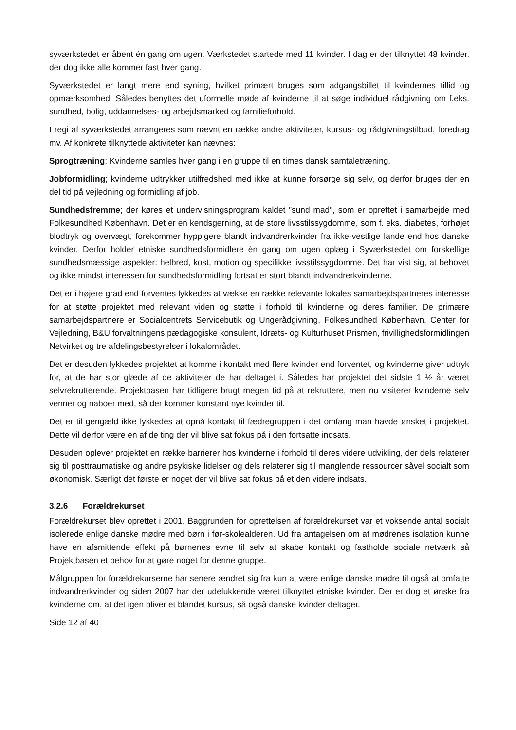syværkstedet er åbent én gang om ugen. Værkstedet startede med 11 kvinder. I dag er der tilknyttet 48 kvinder, der dog ikke alle kommer fast hver gang.
Syværkstedet er langt mere end syning, hvilket primært bruges som adgangsbillet til kvindernes tillid og opmærksomhed. Således benyttes det uformelle møde af kvinderne til at søge individuel rådgivning om f.eks. sundhed, bolig, uddannelses- og arbejdsmarked og familieforhold.
I regi af syværkstedet arrangeres som nævnt en række andre aktiviteter, kursus- og rådgivningstilbud, foredrag mv. Af konkrete tilknyttede aktiviteter kan nævnes:
Sprogtræning; Kvinderne samles hver gang i en gruppe til en times dansk samtaletræning.
Jobformidling; kvinderne udtrykker utilfredshed med ikke at kunne forsørge sig selv, og derfor bruges der en del tid på vejledning og formidling af job.
Sundhedsfremme; der køres et undervisningsprogram kaldet ”sund mad”, som er oprettet i samarbejde med Folkesundhed København. Det er en kendsgerning, at de store livsstilssygdomme, som f. eks. diabetes, forhøjet blodtryk og overvægt, forekommer hyppigere blandt indvandrerkvinder fra ikke-vestlige lande end hos danske kvinder. Derfor holder etniske sundhedsformidlere én gang om ugen oplæg i Syværkstedet om forskellige sundhedsmæssige aspekter: helbred, kost, motion og specifikke livsstilssygdomme. Det har vist sig, at behovet og ikke mindst interessen for sundhedsformidling fortsat er stort blandt indvandrerkvinderne.
Det er i højere grad end forventes lykkedes at vække en række relevante lokales samarbejdspartneres interesse for at støtte projektet med relevant viden og støtte i forhold til kvinderne og deres familier. De primære samarbejdspartnere er Socialcentrets Servicebutik og Ungerådgivning, Folkesundhed København, Center for Vejledning, B&U forvaltningens pædagogiske konsulent, Idræts- og Kulturhuset Prismen, frivillighedsformidlingen Netvirket og tre afdelingsbestyrelser i lokalområdet.
Det er desuden lykkedes projektet at komme i kontakt med flere kvinder end forventet, og kvinderne giver udtryk for, at de har stor glæde af de aktiviteter de har deltaget i. Således har projektet det sidste 1 ½ år været selvrekrutterende. Projektbasen har tidligere brugt megen tid på at rekruttere, men nu visiterer kvinderne selv venner og naboer med, så der kommer konstant nye kvinder til.
Det er til gengæld ikke lykkedes at opnå kontakt til fædregruppen i det omfang man havde ønsket i projektet. Dette vil derfor være en af de ting der vil blive sat fokus på i den fortsatte indsats.
Desuden oplever projektet en række barrierer hos kvinderne i forhold til deres videre udvikling, der dels relaterer sig til posttraumatiske og andre psykiske lidelser og dels relaterer sig til manglende ressourcer såvel socialt som økonomisk. Særligt det første er noget der vil blive sat fokus på et den videre indsats.
3.2.6 Forældrekurset
Forældrekurset blev oprettet i 2001. Baggrunden for oprettelsen af forældrekurset var et voksende antal socialt isolerede enlige danske mødre med børn i før-skolealderen. Ud fra antagelsen om at mødrenes isolation kunne have en afsmittende effekt på børnenes evne til selv at skabe kontakt og fastholde sociale netværk så Projektbasen et behov for at gøre noget for denne gruppe.
Målgruppen for forældrekurserne har senere ændret sig fra kun at være enlige danske mødre til også at omfatte indvandrerkvinder og siden 2007 har der udelukkende været tilknyttet etniske kvinder. Der er dog et ønske fra kvinderne om, at det igen bliver et blandet kursus, så også danske kvinder deltager.
Side 12 af 40